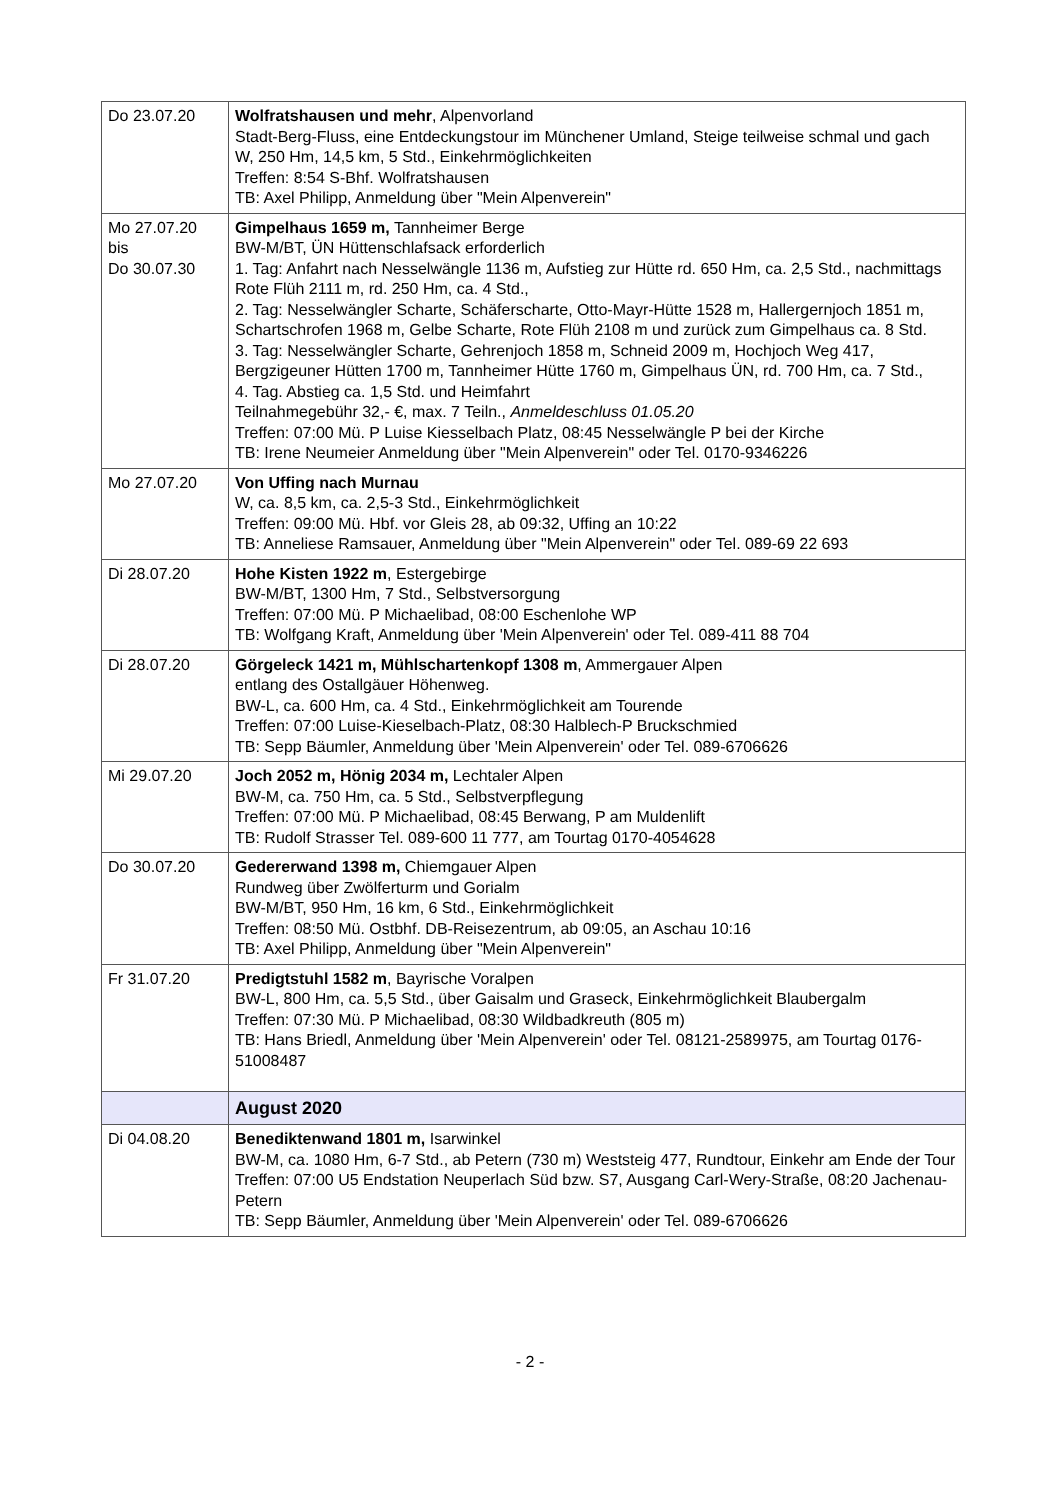| Do 23.07.20 | Wolfratshausen und mehr , Alpenvorland Stadt-Berg-Fluss, eine Entdeckungstour im Münchener Umland, Steige teilweise schmal und gach W, 250 Hm, 14,5 km, 5 Std., Einkehrmöglichkeiten Treffen: 8:54 S-Bhf. Wolfratshausen TB: Axel Philipp, Anmeldung über "Mein Alpenverein" |
| Mo 27.07.20 bis Do 30.07.30 | Gimpelhaus 1659 m, Tannheimer Berge BW-M/BT, ÜN Hüttenschlafsack erforderlich 1. Tag: Anfahrt nach Nesselwängle 1136 m, Aufstieg zur Hütte rd. 650 Hm, ca. 2,5 Std., nachmittags Rote Flüh 2111 m, rd. 250 Hm, ca. 4 Std., 2. Tag: Nesselwängler Scharte, Schäferscharte, Otto-Mayr-Hütte 1528 m, Hallergernjoch 1851 m, Schartschrofen 1968 m, Gelbe Scharte, Rote Flüh 2108 m und zurück zum Gimpelhaus ca. 8 Std. 3. Tag: Nesselwängler Scharte, Gehrenjoch 1858 m, Schneid 2009 m, Hochjoch Weg 417, Bergzigeuner Hütten 1700 m, Tannheimer Hütte 1760 m, Gimpelhaus ÜN, rd. 700 Hm, ca. 7 Std., 4. Tag. Abstieg ca. 1,5 Std. und Heimfahrt Teilnahmegebühr 32,- €, max. 7 Teiln., Anmeldeschluss 01.05.20 Treffen: 07:00 Mü. P Luise Kiesselbach Platz, 08:45 Nesselwängle P bei der Kirche TB: Irene Neumeier Anmeldung über "Mein Alpenverein" oder Tel. 0170-9346226 |
| Mo 27.07.20 | Von Uffing nach Murnau W, ca. 8,5 km, ca. 2,5-3 Std., Einkehrmöglichkeit Treffen: 09:00 Mü. Hbf. vor Gleis 28, ab 09:32, Uffing an 10:22 TB: Anneliese Ramsauer, Anmeldung über "Mein Alpenverein" oder Tel. 089-69 22 693 |
| Di 28.07.20 | Hohe Kisten 1922 m , Estergebirge BW-M/BT, 1300 Hm, 7 Std., Selbstversorgung Treffen: 07:00 Mü. P Michaelibad, 08:00 Eschenlohe WP TB: Wolfgang Kraft, Anmeldung über 'Mein Alpenverein' oder Tel. 089-411 88 704 |
| Di 28.07.20 | Görgeleck 1421 m, Mühlschartenkopf 1308 m , Ammergauer Alpen entlang des Ostallgäuer Höhenweg. BW-L, ca. 600 Hm, ca. 4 Std., Einkehrmöglichkeit am Tourende Treffen: 07:00 Luise-Kieselbach-Platz, 08:30 Halblech-P Bruckschmied TB: Sepp Bäumler, Anmeldung über 'Mein Alpenverein' oder Tel. 089-6706626 |
| Mi 29.07.20 | Joch 2052 m, Hönig 2034 m, Lechtaler Alpen BW-M, ca. 750 Hm, ca. 5 Std., Selbstverpflegung Treffen: 07:00 Mü. P Michaelibad, 08:45 Berwang, P am Muldenlift TB: Rudolf Strasser Tel. 089-600 11 777, am Tourtag 0170-4054628 |
| Do 30.07.20 | Gedererwand 1398 m, Chiemgauer Alpen Rundweg über Zwölferturm und Gorialm BW-M/BT, 950 Hm, 16 km, 6 Std., Einkehrmöglichkeit Treffen: 08:50 Mü. Ostbhf. DB-Reisezentrum, ab 09:05, an Aschau 10:16 TB: Axel Philipp, Anmeldung über "Mein Alpenverein" |
| Fr 31.07.20 | Predigtstuhl 1582 m , Bayrische Voralpen BW-L, 800 Hm, ca. 5,5 Std., über Gaisalm und Graseck, Einkehrmöglichkeit Blaubergalm Treffen: 07:30 Mü. P Michaelibad, 08:30 Wildbadkreuth (805 m) TB: Hans Briedl, Anmeldung über 'Mein Alpenverein' oder Tel. 08121-2589975, am Tourtag 0176-51008487 |
| | August 2020 |
| Di 04.08.20 | Benediktenwand 1801 m, Isarwinkel BW-M, ca. 1080 Hm, 6-7 Std., ab Petern (730 m) Weststeig 477, Rundtour, Einkehr am Ende der Tour Treffen: 07:00 U5 Endstation Neuperlach Süd bzw. S7, Ausgang Carl-Wery-Straße, 08:20 Jachenau-Petern TB: Sepp Bäumler, Anmeldung über 'Mein Alpenverein' oder Tel. 089-6706626 |
- 2 -